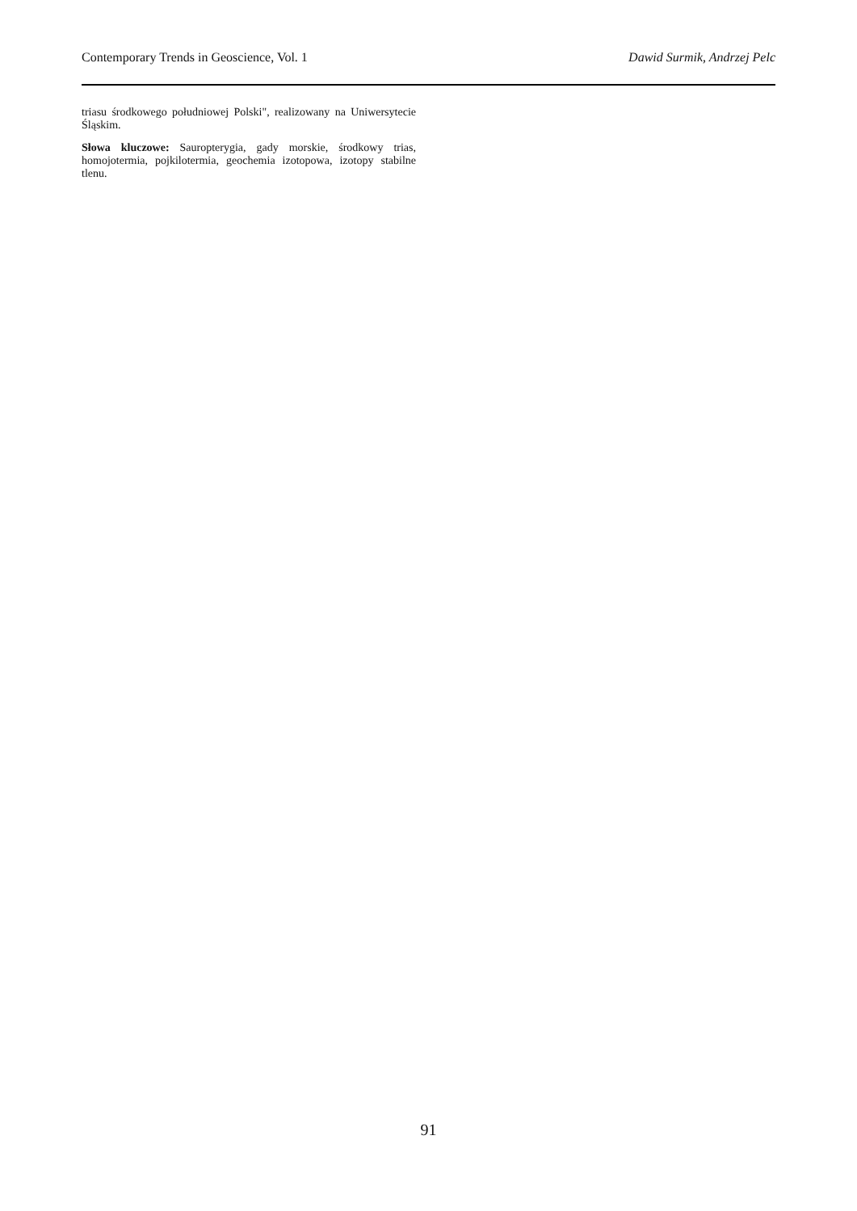Contemporary Trends in Geoscience, Vol. 1 Dawid Surmik, Andrzej Pelc
triasu środkowego południowej Polski", realizowany na Uniwersytecie Śląskim.
Słowa kluczowe: Sauropterygia, gady morskie, środkowy trias, homojotermia, pojkilotermia, geochemia izotopowa, izotopy stabilne tlenu.
91